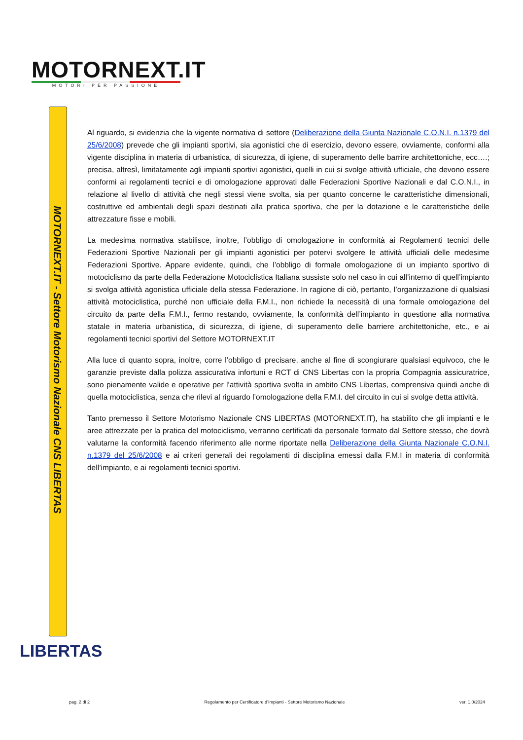MOTORNEXT.IT
MOTORI PER PASSIONE
MOTORNEXT.IT - Settore Motorismo Nazionale CNS LIBERTAS
Al riguardo, si evidenzia che la vigente normativa di settore (Deliberazione della Giunta Nazionale C.O.N.I. n.1379 del 25/6/2008) prevede che gli impianti sportivi, sia agonistici che di esercizio, devono essere, ovviamente, conformi alla vigente disciplina in materia di urbanistica, di sicurezza, di igiene, di superamento delle barrire architettoniche, ecc….; precisa, altresì, limitatamente agli impianti sportivi agonistici, quelli in cui si svolge attività ufficiale, che devono essere conformi ai regolamenti tecnici e di omologazione approvati dalle Federazioni Sportive Nazionali e dal C.O.N.I., in relazione al livello di attività che negli stessi viene svolta, sia per quanto concerne le caratteristiche dimensionali, costruttive ed ambientali degli spazi destinati alla pratica sportiva, che per la dotazione e le caratteristiche delle attrezzature fisse e mobili.
La medesima normativa stabilisce, inoltre, l’obbligo di omologazione in conformità ai Regolamenti tecnici delle Federazioni Sportive Nazionali per gli impianti agonistici per potervi svolgere le attività ufficiali delle medesime Federazioni Sportive. Appare evidente, quindi, che l’obbligo di formale omologazione di un impianto sportivo di motociclismo da parte della Federazione Motociclistica Italiana sussiste solo nel caso in cui all’interno di quell’impianto si svolga attività agonistica ufficiale della stessa Federazione. In ragione di ciò, pertanto, l’organizzazione di qualsiasi attività motociclistica, purché non ufficiale della F.M.I., non richiede la necessità di una formale omologazione del circuito da parte della F.M.I., fermo restando, ovviamente, la conformità dell’impianto in questione alla normativa statale in materia urbanistica, di sicurezza, di igiene, di superamento delle barriere architettoniche, etc., e ai regolamenti tecnici sportivi del Settore MOTORNEXT.IT
Alla luce di quanto sopra, inoltre, corre l’obbligo di precisare, anche al fine di scongiurare qualsiasi equivoco, che le garanzie previste dalla polizza assicurativa infortuni e RCT di CNS Libertas con la propria Compagnia assicuratrice, sono pienamente valide e operative per l’attività sportiva svolta in ambito CNS Libertas, comprensiva quindi anche di quella motociclistica, senza che rilevi al riguardo l’omologazione della F.M.I. del circuito in cui si svolge detta attività.
Tanto premesso il Settore Motorismo Nazionale CNS LIBERTAS (MOTORNEXT.IT), ha stabilito che gli impianti e le aree attrezzate per la pratica del motociclismo, verranno certificati da personale formato dal Settore stesso, che dovrà valutarne la conformità facendo riferimento alle norme riportate nella Deliberazione della Giunta Nazionale C.O.N.I. n.1379 del 25/6/2008 e ai criteri generali dei regolamenti di disciplina emessi dalla F.M.I in materia di conformità dell’impianto, e ai regolamenti tecnici sportivi.
LIBERTAS
pag. 2 di 2 Regolamento per Certificatore d’Impianti - Settore Motorismo Nazionale ver. 1.0/2024